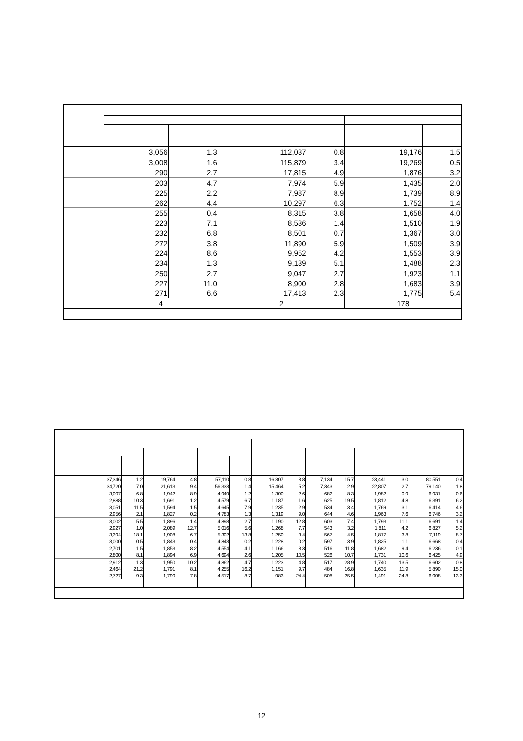| | 3,056 | 1.3 | 112,037 | 0.8 | 19,176 | 1.5 |
| | 3,008 | 1.6 | 115,879 | 3.4 | 19,269 | 0.5 |
| | 290 | 2.7 | 17,815 | 4.9 | 1,876 | 3.2 |
| | 203 | 4.7 | 7,974 | 5.9 | 1,435 | 2.0 |
| | 225 | 2.2 | 7,987 | 8.9 | 1,739 | 8.9 |
| | 262 | 4.4 | 10,297 | 6.3 | 1,752 | 1.4 |
| | 255 | 0.4 | 8,315 | 3.8 | 1,658 | 4.0 |
| | 223 | 7.1 | 8,536 | 1.4 | 1,510 | 1.9 |
| | 232 | 6.8 | 8,501 | 0.7 | 1,367 | 3.0 |
| | 272 | 3.8 | 11,890 | 5.9 | 1,509 | 3.9 |
| | 224 | 8.6 | 9,952 | 4.2 | 1,553 | 3.9 |
| | 234 | 1.3 | 9,139 | 5.1 | 1,488 | 2.3 |
| | 250 | 2.7 | 9,047 | 2.7 | 1,923 | 1.1 |
| | 227 | 11.0 | 8,900 | 2.8 | 1,683 | 3.9 |
| | 271 | 6.6 | 17,413 | 2.3 | 1,775 | 5.4 |
| | 4 | | 2 | | 178 | |
| | 37,346 | 1.2 | 19,764 | 4.8 | 57,110 | 0.8 | 16,307 | 3.8 | 7,134 | 15.7 | 23,441 | 3.0 | 80,551 | 0.4 |
| | 34,720 | 7.0 | 21,613 | 9.4 | 56,333 | 1.4 | 15,464 | 5.2 | 7,343 | 2.9 | 22,807 | 2.7 | 79,140 | 1.8 |
| | 3,007 | 6.8 | 1,942 | 8.9 | 4,949 | 1.2 | 1,300 | 2.6 | 682 | 8.3 | 1,982 | 0.9 | 6,931 | 0.6 |
| | 2,888 | 10.3 | 1,691 | 1.2 | 4,579 | 6.7 | 1,187 | 1.6 | 625 | 19.5 | 1,812 | 4.8 | 6,391 | 6.2 |
| | 3,051 | 11.5 | 1,594 | 1.5 | 4,645 | 7.9 | 1,235 | 2.9 | 534 | 3.4 | 1,769 | 3.1 | 6,414 | 4.6 |
| | 2,956 | 2.1 | 1,827 | 0.2 | 4,783 | 1.3 | 1,319 | 9.0 | 644 | 4.6 | 1,963 | 7.6 | 6,746 | 3.2 |
| | 3,002 | 5.5 | 1,896 | 1.4 | 4,898 | 2.7 | 1,190 | 12.8 | 603 | 7.4 | 1,793 | 11.1 | 6,691 | 1.4 |
| | 2,927 | 1.0 | 2,089 | 12.7 | 5,016 | 5.6 | 1,268 | 7.7 | 543 | 3.2 | 1,811 | 4.2 | 6,827 | 5.2 |
| | 3,394 | 18.1 | 1,908 | 6.7 | 5,302 | 13.8 | 1,250 | 3.4 | 567 | 4.5 | 1,817 | 3.8 | 7,119 | 8.7 |
| | 3,000 | 0.5 | 1,843 | 0.4 | 4,843 | 0.2 | 1,228 | 0.2 | 597 | 3.9 | 1,825 | 1.1 | 6,668 | 0.4 |
| | 2,701 | 1.5 | 1,853 | 8.2 | 4,554 | 4.1 | 1,166 | 8.3 | 516 | 11.8 | 1,682 | 9.4 | 6,236 | 0.1 |
| | 2,800 | 8.1 | 1,894 | 6.9 | 4,694 | 2.6 | 1,205 | 10.5 | 526 | 10.7 | 1,731 | 10.6 | 6,425 | 4.9 |
| | 2,912 | 1.3 | 1,950 | 10.2 | 4,862 | 4.7 | 1,223 | 4.8 | 517 | 28.9 | 1,740 | 13.5 | 6,602 | 0.8 |
| | 2,464 | 21.2 | 1,791 | 8.1 | 4,255 | 16.2 | 1,151 | 9.7 | 484 | 16.8 | 1,635 | 11.9 | 5,890 | 15.0 |
| | 2,727 | 9.3 | 1,790 | 7.8 | 4,517 | 8.7 | 983 | 24.4 | 508 | 25.5 | 1,491 | 24.8 | 6,008 | 13.3 |
12